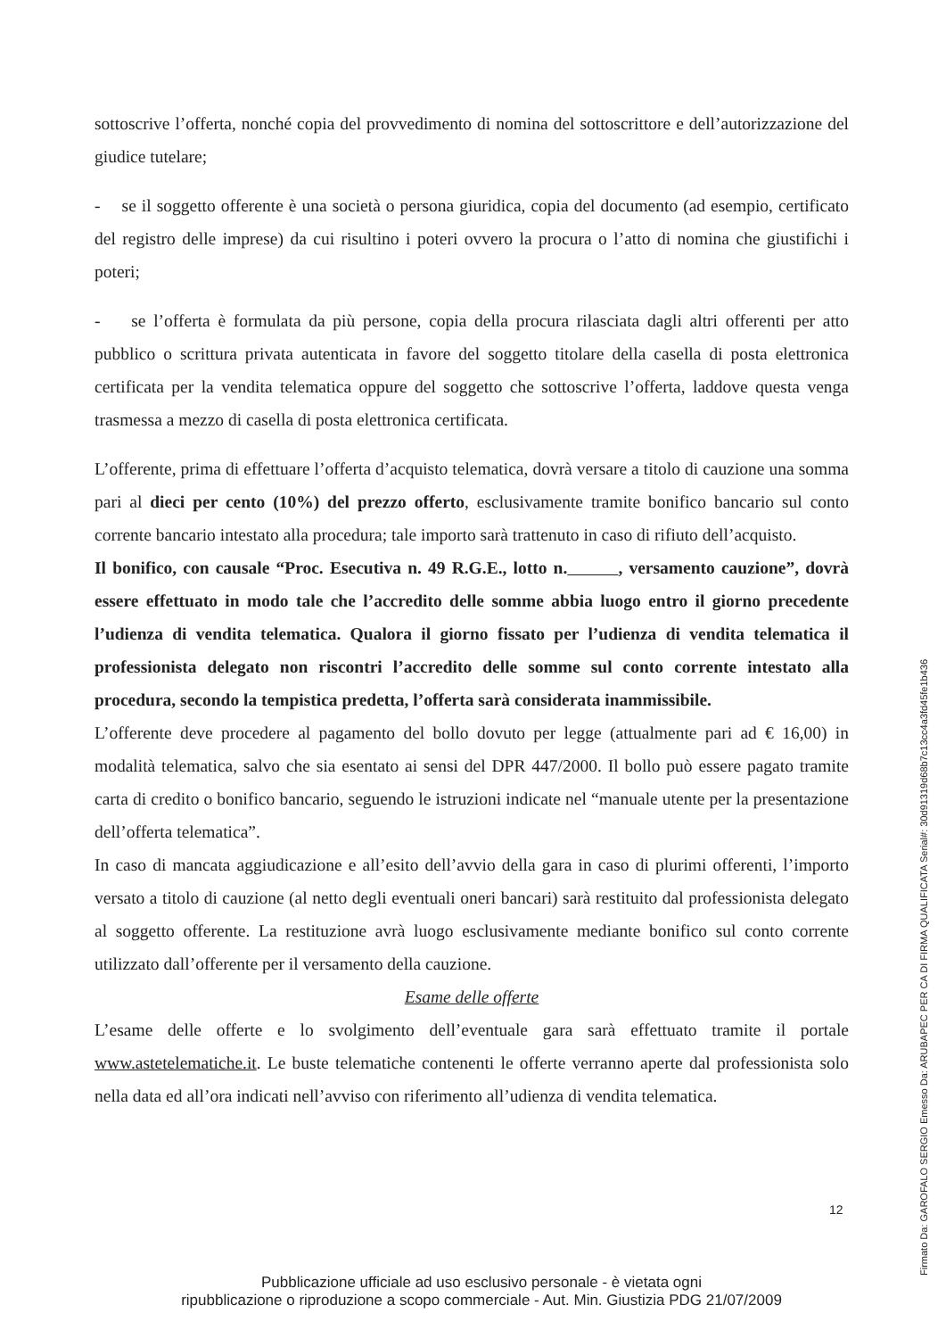sottoscrive l’offerta, nonché copia del provvedimento di nomina del sottoscrittore e dell’autorizzazione del giudice tutelare;
- se il soggetto offerente è una società o persona giuridica, copia del documento (ad esempio, certificato del registro delle imprese) da cui risultino i poteri ovvero la procura o l’atto di nomina che giustifichi i poteri;
- se l’offerta è formulata da più persone, copia della procura rilasciata dagli altri offerenti per atto pubblico o scrittura privata autenticata in favore del soggetto titolare della casella di posta elettronica certificata per la vendita telematica oppure del soggetto che sottoscrive l’offerta, laddove questa venga trasmessa a mezzo di casella di posta elettronica certificata.
L’offerente, prima di effettuare l’offerta d’acquisto telematica, dovrà versare a titolo di cauzione una somma pari al dieci per cento (10%) del prezzo offerto, esclusivamente tramite bonifico bancario sul conto corrente bancario intestato alla procedura; tale importo sarà trattenuto in caso di rifiuto dell’acquisto.
Il bonifico, con causale “Proc. Esecutiva n. 49 R.G.E., lotto n. , versamento cauzione”, dovrà essere effettuato in modo tale che l’accredito delle somme abbia luogo entro il giorno precedente l’udienza di vendita telematica. Qualora il giorno fissato per l’udienza di vendita telematica il professionista delegato non riscontri l’accredito delle somme sul conto corrente intestato alla procedura, secondo la tempistica predetta, l’offerta sarà considerata inammissibile.
L’offerente deve procedere al pagamento del bollo dovuto per legge (attualmente pari ad € 16,00) in modalità telematica, salvo che sia esentato ai sensi del DPR 447/2000. Il bollo può essere pagato tramite carta di credito o bonifico bancario, seguendo le istruzioni indicate nel “manuale utente per la presentazione dell’offerta telematica”.
In caso di mancata aggiudicazione e all’esito dell’avvio della gara in caso di plurimi offerenti, l’importo versato a titolo di cauzione (al netto degli eventuali oneri bancari) sarà restituito dal professionista delegato al soggetto offerente. La restituzione avrà luogo esclusivamente mediante bonifico sul conto corrente utilizzato dall’offerente per il versamento della cauzione.
Esame delle offerte
L’esame delle offerte e lo svolgimento dell’eventuale gara sarà effettuato tramite il portale www.astetelematiche.it. Le buste telematiche contenenti le offerte verranno aperte dal professionista solo nella data ed all’ora indicati nell’avviso con riferimento all’udienza di vendita telematica.
12
Pubblicazione ufficiale ad uso esclusivo personale - è vietata ogni
ripubblicazione o riproduzione a scopo commerciale - Aut. Min. Giustizia PDG 21/07/2009
Firmato Da: GAROFALO SERGIO Emesso Da: ARUBAPEC PER CA DI FIRMA QUALIFICATA Serial#: 30d91319d68b7c13cc4a3fd45fe1b436